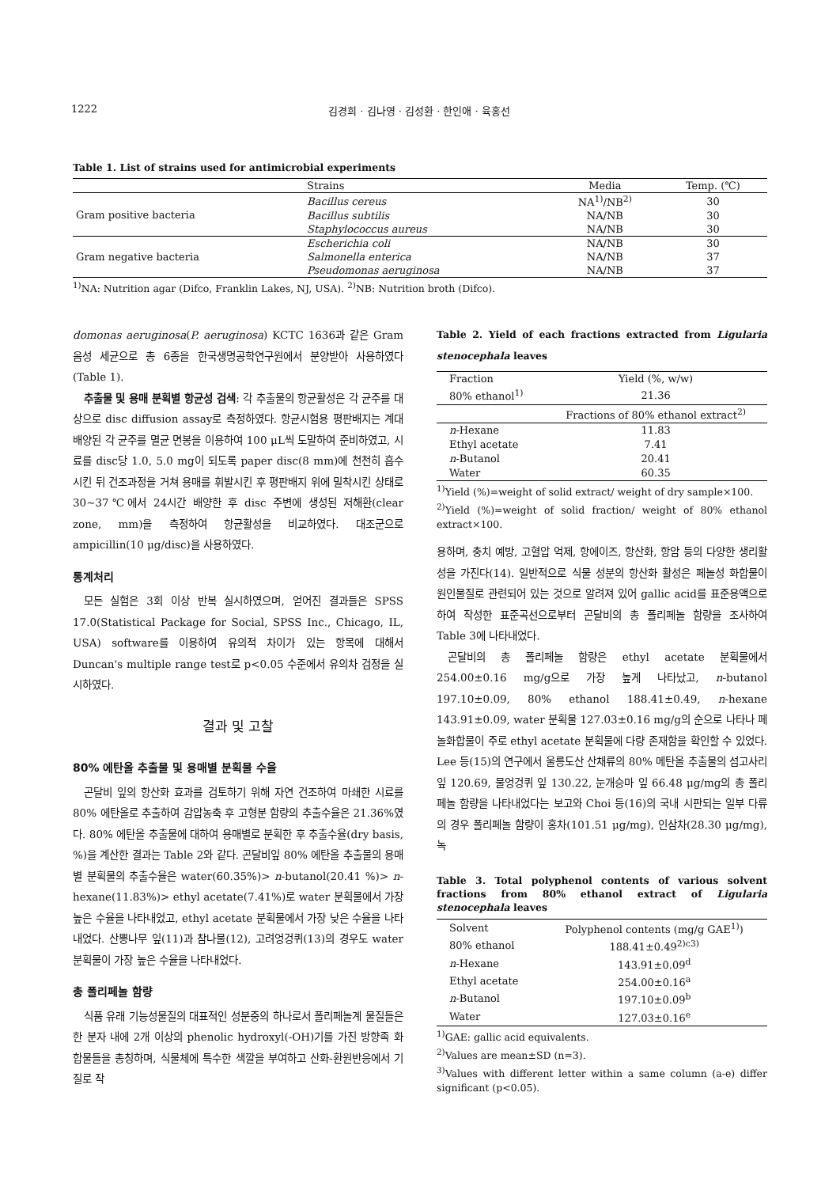1222 김경희 · 김나영 · 김성환 · 한인애 · 육홍선
Table 1. List of strains used for antimicrobial experiments
| | Strains | Media | Temp. (℃) |
| --- | --- | --- | --- |
| Gram positive bacteria | Bacillus cereus | NA<sup>1)</sup>/NB<sup>2)</sup> | 30 |
| | Bacillus subtilis | NA/NB | 30 |
| | Staphylococcus aureus | NA/NB | 30 |
| Gram negative bacteria | Escherichia coli | NA/NB | 30 |
| | Salmonella enterica | NA/NB | 37 |
| | Pseudomonas aeruginosa | NA/NB | 37 |
<sup>1)</sup> NA: Nutrition agar (Difco, Franklin Lakes, NJ, USA). <sup>2)</sup>NB: Nutrition broth (Difco).
domonas aeruginosa(P. aeruginosa) KCTC 1636과 같은 Gram 음성 세균으로 총 6종을 한국생명공학연구원에서 분양받아 사용하였다(Table 1).
추출물 및 용매 분획별 항균성 검색: 각 추출물의 항균활성은 각 균주를 대상으로 disc diffusion assay로 측정하였다. 항균시험용 평판배지는 계대 배양된 각 균주를 멸균 면봉을 이용하여 100 μL씩 도말하여 준비하였고, 시료를 disc당 1.0, 5.0 mg이 되도록 paper disc(8 mm)에 천천히 흡수시킨 뒤 건조과정을 거쳐 용매를 휘발시킨 후 평판배지 위에 밀착시킨 상태로 30~37℃에서 24시간 배양한 후 disc 주변에 생성된 저해환(clear zone, mm)을 측정하여 항균활성을 비교하였다. 대조군으로 ampicillin(10 μg/disc)을 사용하였다.
통계처리
모든 실험은 3회 이상 반복 실시하였으며, 얻어진 결과들은 SPSS 17.0(Statistical Package for Social, SPSS Inc., Chicago, IL, USA) software를 이용하여 유의적 차이가 있는 항목에 대해서 Duncan's multiple range test로 p<0.05 수준에서 유의차 검정을 실시하였다.
결과 및 고찰
80% 에탄올 추출물 및 용매별 분획물 수율
곤달비 잎의 항산화 효과를 검토하기 위해 자연 건조하여 마쇄한 시료를 80% 에탄올로 추출하여 감압농축 후 고형분 함량의 추출수율은 21.36%였다. 80% 에탄올 추출물에 대하여 용매별로 분획한 후 추출수율(dry basis, %)을 계산한 결과는 Table 2와 같다. 곤달비잎 80% 에탄올 추출물의 용매별 분획물의 추출수율은 water(60.35%)> n-butanol(20.41 %)> n-hexane(11.83%)> ethyl acetate(7.41%)로 water 분획물에서 가장 높은 수율을 나타내었고, ethyl acetate 분획물에서 가장 낮은 수율을 나타내었다. 산뽕나무 잎(11)과 참나물(12), 고려엉겅퀴(13)의 경우도 water 분획물이 가장 높은 수율을 나타내었다.
총 폴리페놀 함량
식품 유래 기능성물질의 대표적인 성분중의 하나로서 폴리페놀계 물질들은 한 분자 내에 2개 이상의 phenolic hydroxyl(-OH)기를 가진 방향족 화합물들을 총칭하며, 식물체에 특수한 색깔을 부여하고 산화-환원반응에서 기질로 작
Table 2. Yield of each fractions extracted from Ligularia stenocephala leaves
| Fraction | Yield (%, w/w) |
| --- | --- |
| 80% ethanol<sup>1)</sup> | 21.36 |
| | Fractions of 80% ethanol extract<sup>2)</sup> |
| n -Hexane | 11.83 |
| Ethyl acetate | 7.41 |
| n -Butanol | 20.41 |
| Water | 60.35 |
<sup>1)</sup> Yield (%)=weight of solid extract/ weight of dry sample×100.
<sup>2)</sup> Yield (%)=weight of solid fraction/ weight of 80% ethanol extract×100.
용하며, 충치 예방, 고혈압 억제, 항에이즈, 항산화, 항암 등의 다양한 생리활성을 가진다(14). 일반적으로 식물 성분의 항산화 활성은 페놀성 화합물이 원인물질로 관련되어 있는 것으로 알려져 있어 gallic acid를 표준용액으로 하여 작성한 표준곡선으로부터 곤달비의 총 폴리페놀 함량을 조사하여 Table 3에 나타내었다.
곤달비의 총 폴리페놀 함량은 ethyl acetate 분획물에서 254.00±0.16 mg/g으로 가장 높게 나타났고, n-butanol 197.10±0.09, 80% ethanol 188.41±0.49, n-hexane 143.91±0.09, water 분획물 127.03±0.16 mg/g의 순으로 나타나 페놀화합물이 주로 ethyl acetate 분획물에 다량 존재함을 확인할 수 있었다. Lee 등(15)의 연구에서 울릉도산 산채류의 80% 메탄올 추출물의 섬고사리 잎 120.69, 물엉겅퀴 잎 130.22, 눈개승마 잎 66.48 μg/mg의 총 폴리페놀 함량을 나타내었다는 보고와 Choi 등(16)의 국내 시판되는 일부 다류의 경우 폴리페놀 함량이 홍차(101.51 μg/mg), 인삼차(28.30 μg/mg), 녹
Table 3. Total polyphenol contents of various solvent fractions from 80% ethanol extract of Ligularia stenocephala leaves
| Solvent | Polyphenol contents (mg/g GAE<sup>1)</sup>) |
| --- | --- |
| 80% ethanol | 188.41±0.49<sup>2)c3)</sup> |
| n -Hexane | 143.91±0.09<sup>d</sup> |
| Ethyl acetate | 254.00±0.16<sup>a</sup> |
| n -Butanol | 197.10±0.09<sup>b</sup> |
| Water | 127.03±0.16<sup>e</sup> |
<sup>1)</sup> GAE: gallic acid equivalents.
<sup>2)</sup> Values are mean±SD (n=3).
<sup>3)</sup> Values with different letter within a same column (a-e) differ significant (p<0.05).